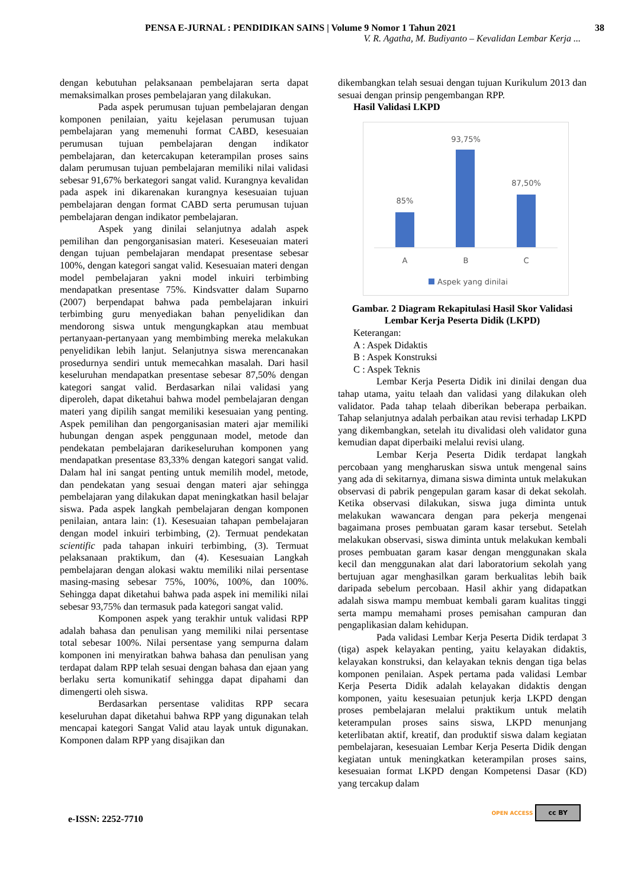PENSA E-JURNAL : PENDIDIKAN SAINS | Volume 9 Nomor 1 Tahun 2021 38
V. R. Agatha, M. Budiyanto – Kevalidan Lembar Kerja ...
dengan kebutuhan pelaksanaan pembelajaran serta dapat memaksimalkan proses pembelajaran yang dilakukan.
Pada aspek perumusan tujuan pembelajaran dengan komponen penilaian, yaitu kejelasan perumusan tujuan pembelajaran yang memenuhi format CABD, kesesuaian perumusan tujuan pembelajaran dengan indikator pembelajaran, dan ketercakupan keterampilan proses sains dalam perumusan tujuan pembelajaran memiliki nilai validasi sebesar 91,67% berkategori sangat valid. Kurangnya kevalidan pada aspek ini dikarenakan kurangnya kesesuaian tujuan pembelajaran dengan format CABD serta perumusan tujuan pembelajaran dengan indikator pembelajaran.
Aspek yang dinilai selanjutnya adalah aspek pemilihan dan pengorganisasian materi. Keseseuaian materi dengan tujuan pembelajaran mendapat presentase sebesar 100%, dengan kategori sangat valid. Kesesuaian materi dengan model pembelajaran yakni model inkuiri terbimbing mendapatkan presentase 75%. Kindsvatter dalam Suparno (2007) berpendapat bahwa pada pembelajaran inkuiri terbimbing guru menyediakan bahan penyelidikan dan mendorong siswa untuk mengungkapkan atau membuat pertanyaan-pertanyaan yang membimbing mereka melakukan penyelidikan lebih lanjut. Selanjutnya siswa merencanakan prosedurnya sendiri untuk memecahkan masalah. Dari hasil keseluruhan mendapatkan presentase sebesar 87,50% dengan kategori sangat valid. Berdasarkan nilai validasi yang diperoleh, dapat diketahui bahwa model pembelajaran dengan materi yang dipilih sangat memiliki kesesuaian yang penting. Aspek pemilihan dan pengorganisasian materi ajar memiliki hubungan dengan aspek penggunaan model, metode dan pendekatan pembelajaran darikeseluruhan komponen yang mendapatkan presentase 83,33% dengan kategori sangat valid. Dalam hal ini sangat penting untuk memilih model, metode, dan pendekatan yang sesuai dengan materi ajar sehingga pembelajaran yang dilakukan dapat meningkatkan hasil belajar siswa. Pada aspek langkah pembelajaran dengan komponen penilaian, antara lain: (1). Kesesuaian tahapan pembelajaran dengan model inkuiri terbimbing, (2). Termuat pendekatan scientific pada tahapan inkuiri terbimbing, (3). Termuat pelaksanaan praktikum, dan (4). Kesesuaian Langkah pembelajaran dengan alokasi waktu memiliki nilai persentase masing-masing sebesar 75%, 100%, 100%, dan 100%. Sehingga dapat diketahui bahwa pada aspek ini memiliki nilai sebesar 93,75% dan termasuk pada kategori sangat valid.
Komponen aspek yang terakhir untuk validasi RPP adalah bahasa dan penulisan yang memiliki nilai persentase total sebesar 100%. Nilai persentase yang sempurna dalam komponen ini menyiratkan bahwa bahasa dan penulisan yang terdapat dalam RPP telah sesuai dengan bahasa dan ejaan yang berlaku serta komunikatif sehingga dapat dipahami dan dimengerti oleh siswa.
Berdasarkan persentase validitas RPP secara keseluruhan dapat diketahui bahwa RPP yang digunakan telah mencapai kategori Sangat Valid atau layak untuk digunakan. Komponen dalam RPP yang disajikan dan
dikembangkan telah sesuai dengan tujuan Kurikulum 2013 dan sesuai dengan prinsip pengembangan RPP.
Hasil Validasi LKPD
93,75%
85%
87,50%
A
B
C
Aspek yang dinilai
Gambar. 2 Diagram Rekapitulasi Hasil Skor Validasi Lembar Kerja Peserta Didik (LKPD)
Keterangan:
A : Aspek Didaktis
B : Aspek Konstruksi
C : Aspek Teknis
Lembar Kerja Peserta Didik ini dinilai dengan dua tahap utama, yaitu telaah dan validasi yang dilakukan oleh validator. Pada tahap telaah diberikan beberapa perbaikan. Tahap selanjutnya adalah perbaikan atau revisi terhadap LKPD yang dikembangkan, setelah itu divalidasi oleh validator guna kemudian dapat diperbaiki melalui revisi ulang.
Lembar Kerja Peserta Didik terdapat langkah percobaan yang mengharuskan siswa untuk mengenal sains yang ada di sekitarnya, dimana siswa diminta untuk melakukan observasi di pabrik pengepulan garam kasar di dekat sekolah. Ketika observasi dilakukan, siswa juga diminta untuk melakukan wawancara dengan para pekerja mengenai bagaimana proses pembuatan garam kasar tersebut. Setelah melakukan observasi, siswa diminta untuk melakukan kembali proses pembuatan garam kasar dengan menggunakan skala kecil dan menggunakan alat dari laboratorium sekolah yang bertujuan agar menghasilkan garam berkualitas lebih baik daripada sebelum percobaan. Hasil akhir yang didapatkan adalah siswa mampu membuat kembali garam kualitas tinggi serta mampu memahami proses pemisahan campuran dan pengaplikasian dalam kehidupan.
Pada validasi Lembar Kerja Peserta Didik terdapat 3 (tiga) aspek kelayakan penting, yaitu kelayakan didaktis, kelayakan konstruksi, dan kelayakan teknis dengan tiga belas komponen penilaian. Aspek pertama pada validasi Lembar Kerja Peserta Didik adalah kelayakan didaktis dengan komponen, yaitu kesesuaian petunjuk kerja LKPD dengan proses pembelajaran melalui praktikum untuk melatih keterampulan proses sains siswa, LKPD menunjang keterlibatan aktif, kreatif, dan produktif siswa dalam kegiatan pembelajaran, kesesuaian Lembar Kerja Peserta Didik dengan kegiatan untuk meningkatkan keterampilan proses sains, kesesuaian format LKPD dengan Kompetensi Dasar (KD) yang tercakup dalam
e-ISSN: 2252-7710
OPEN ACCESS cc BY